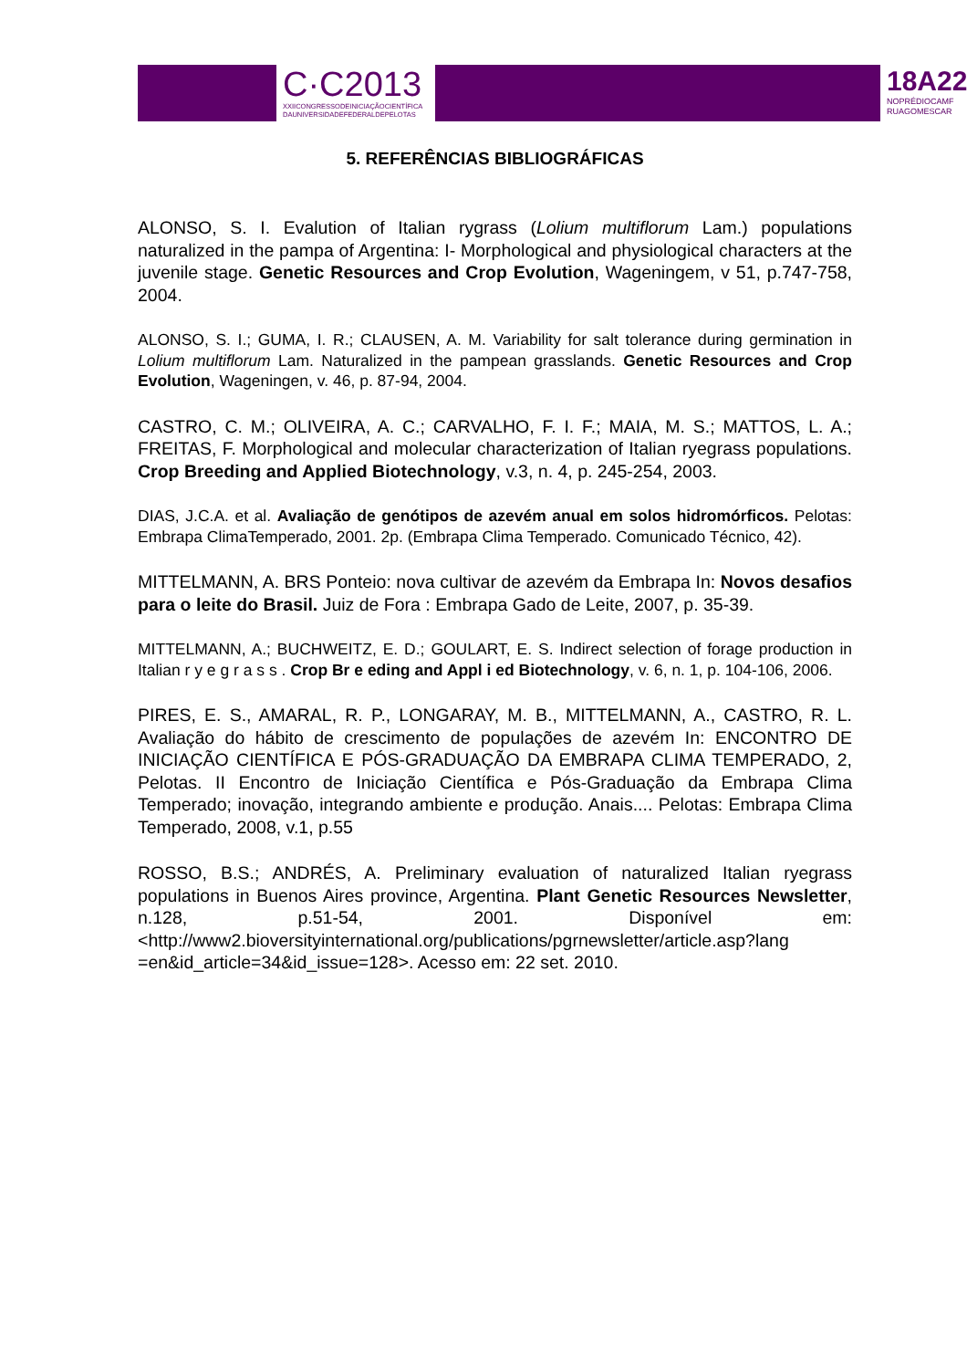C·C2013
XXIICONGRESSODEINICIAÇÃOCIENTÍFICA
DAUNIVERSIDADEFEDERALDEPELOTAS
18A22
NOPRÉDIOCAMF
RUAGOMESCAR
5. REFERÊNCIAS BIBLIOGRÁFICAS
ALONSO, S. I. Evalution of Italian rygrass (Lolium multiflorum Lam.) populations naturalized in the pampa of Argentina: I- Morphological and physiological characters at the juvenile stage. Genetic Resources and Crop Evolution, Wageningem, v 51, p.747-758, 2004.
ALONSO, S. I.; GUMA, I. R.; CLAUSEN, A. M. Variability for salt tolerance during germination in Lolium multiflorum Lam. Naturalized in the pampean grasslands. Genetic Resources and Crop Evolution, Wageningen, v. 46, p. 87-94, 2004.
CASTRO, C. M.; OLIVEIRA, A. C.; CARVALHO, F. I. F.; MAIA, M. S.; MATTOS, L. A.; FREITAS, F. Morphological and molecular characterization of Italian ryegrass populations. Crop Breeding and Applied Biotechnology, v.3, n. 4, p. 245-254, 2003.
DIAS, J.C.A. et al. Avaliação de genótipos de azevém anual em solos hidromórficos. Pelotas: Embrapa ClimaTemperado, 2001. 2p. (Embrapa Clima Temperado. Comunicado Técnico, 42).
MITTELMANN, A. BRS Ponteio: nova cultivar de azevém da Embrapa In: Novos desafios para o leite do Brasil. Juiz de Fora : Embrapa Gado de Leite, 2007, p. 35-39.
MITTELMANN, A.; BUCHWEITZ, E. D.; GOULART, E. S. Indirect selection of forage production in Italian r y e g r a s s . Crop Br e eding and Appl i ed Biotechnology, v. 6, n. 1, p. 104-106, 2006.
PIRES, E. S., AMARAL, R. P., LONGARAY, M. B., MITTELMANN, A., CASTRO, R. L. Avaliação do hábito de crescimento de populações de azevém In: ENCONTRO DE INICIAÇÃO CIENTÍFICA E PÓS-GRADUAÇÃO DA EMBRAPA CLIMA TEMPERADO, 2, Pelotas. II Encontro de Iniciação Científica e Pós-Graduação da Embrapa Clima Temperado; inovação, integrando ambiente e produção. Anais.... Pelotas: Embrapa Clima Temperado, 2008, v.1, p.55
ROSSO, B.S.; ANDRÉS, A. Preliminary evaluation of naturalized Italian ryegrass populations in Buenos Aires province, Argentina. Plant Genetic Resources Newsletter, n.128, p.51-54, 2001. Disponível em: <http://www2.bioversityinternational.org/publications/pgrnewsletter/article.asp?lang =en&id_article=34&id_issue=128>. Acesso em: 22 set. 2010.